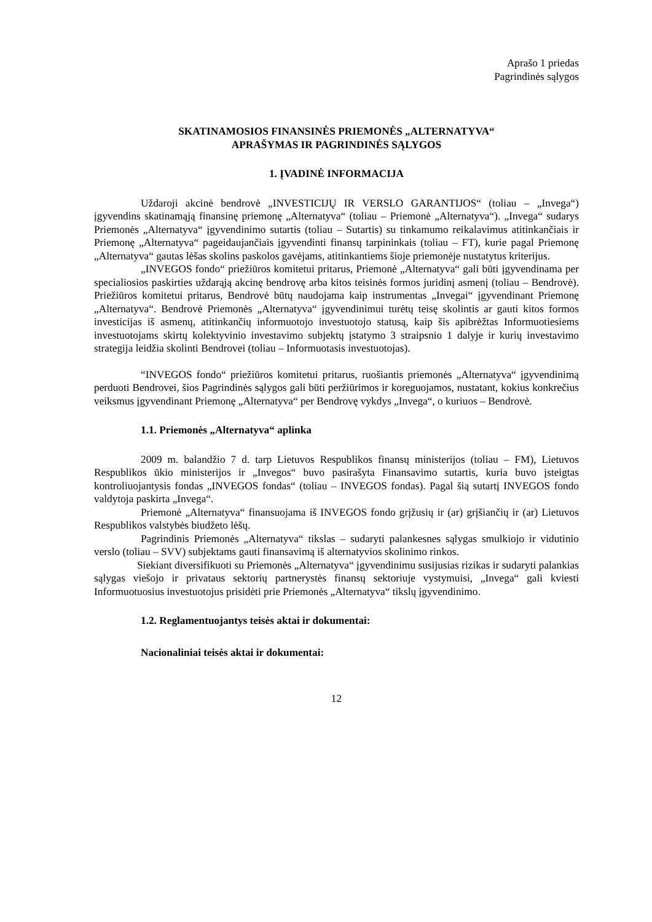Aprašo 1 priedas
Pagrindinės sąlygos
SKATINAMOSIOS FINANSINĖS PRIEMONĖS „ALTERNATYVA“
APRAŠYMAS IR PAGRINDINĖS SĄLYGOS
1. ĮVADINĖ INFORMACIJA
Uždaroji akcinė bendrovė „INVESTICIJŲ IR VERSLO GARANTIJOS“ (toliau – „Invega“) įgyvendins skatinamąją finansinę priemonę „Alternatyva“ (toliau – Priemonė „Alternatyva“). „Invega“ sudarys Priemonės „Alternatyva“ įgyvendinimo sutartis (toliau – Sutartis) su tinkamumo reikalavimus atitinkančiais ir Priemonę „Alternatyva“ pageidaujančiais įgyvendinti finansų tarpininkais (toliau – FT), kurie pagal Priemonę „Alternatyva“ gautas lėšas skolins paskolos gavėjams, atitinkantiems šioje priemonėje nustatytus kriterijus.
„INVEGOS fondo“ priežiūros komitetui pritarus, Priemonė „Alternatyva“ gali būti įgyvendinama per specialiosios paskirties uždarąją akcinę bendrovę arba kitos teisinės formos juridinį asmenį (toliau – Bendrovė). Priežiūros komitetui pritarus, Bendrovė būtų naudojama kaip instrumentas „Invegai“ įgyvendinant Priemonę „Alternatyva“. Bendrovė Priemonės „Alternatyva“ įgyvendinimui turėtų teisę skolintis ar gauti kitos formos investicijas iš asmenų, atitinkančių informuotojo investuotojo statusą, kaip šis apibrėžtas Informuotiesiems investuotojams skirtų kolektyvinio investavimo subjektų įstatymo 3 straipsnio 1 dalyje ir kurių investavimo strategija leidžia skolinti Bendrovei (toliau – Informuotasis investuotojas).
“INVEGOS fondo“ priežiūros komitetui pritarus, ruošiantis priemonės „Alternatyva“ įgyvendinimą perduoti Bendrovei, šios Pagrindinės sąlygos gali būti peržiūrimos ir koreguojamos, nustatant, kokius konkrečius veiksmus įgyvendinant Priemonę „Alternatyva“ per Bendrovę vykdys „Invega“, o kuriuos – Bendrovė.
1.1. Priemonės „Alternatyva“ aplinka
2009 m. balandžio 7 d. tarp Lietuvos Respublikos finansų ministerijos (toliau – FM), Lietuvos Respublikos ūkio ministerijos ir „Invegos“ buvo pasirašyta Finansavimo sutartis, kuria buvo įsteigtas kontroliuojantysis fondas „INVEGOS fondas“ (toliau – INVEGOS fondas). Pagal šią sutartį INVEGOS fondo valdytoja paskirta „Invega“.
Priemonė „Alternatyva“ finansuojama iš INVEGOS fondo grįžusių ir (ar) grįšiančių ir (ar) Lietuvos Respublikos valstybės biudžeto lėšų.
Pagrindinis Priemonės „Alternatyva“ tikslas – sudaryti palankesnes sąlygas smulkiojo ir vidutinio verslo (toliau – SVV) subjektams gauti finansavimą iš alternatyvios skolinimo rinkos.
Siekiant diversifikuoti su Priemonės „Alternatyva“ įgyvendinimu susijusias rizikas ir sudaryti palankias sąlygas viešojo ir privataus sektorių partnerystės finansų sektoriuje vystymuisi, „Invega“ gali kviesti Informuotuosius investuotojus prisidėti prie Priemonės „Alternatyva“ tikslų įgyvendinimo.
1.2. Reglamentuojantys teisės aktai ir dokumentai:
Nacionaliniai teisės aktai ir dokumentai:
12